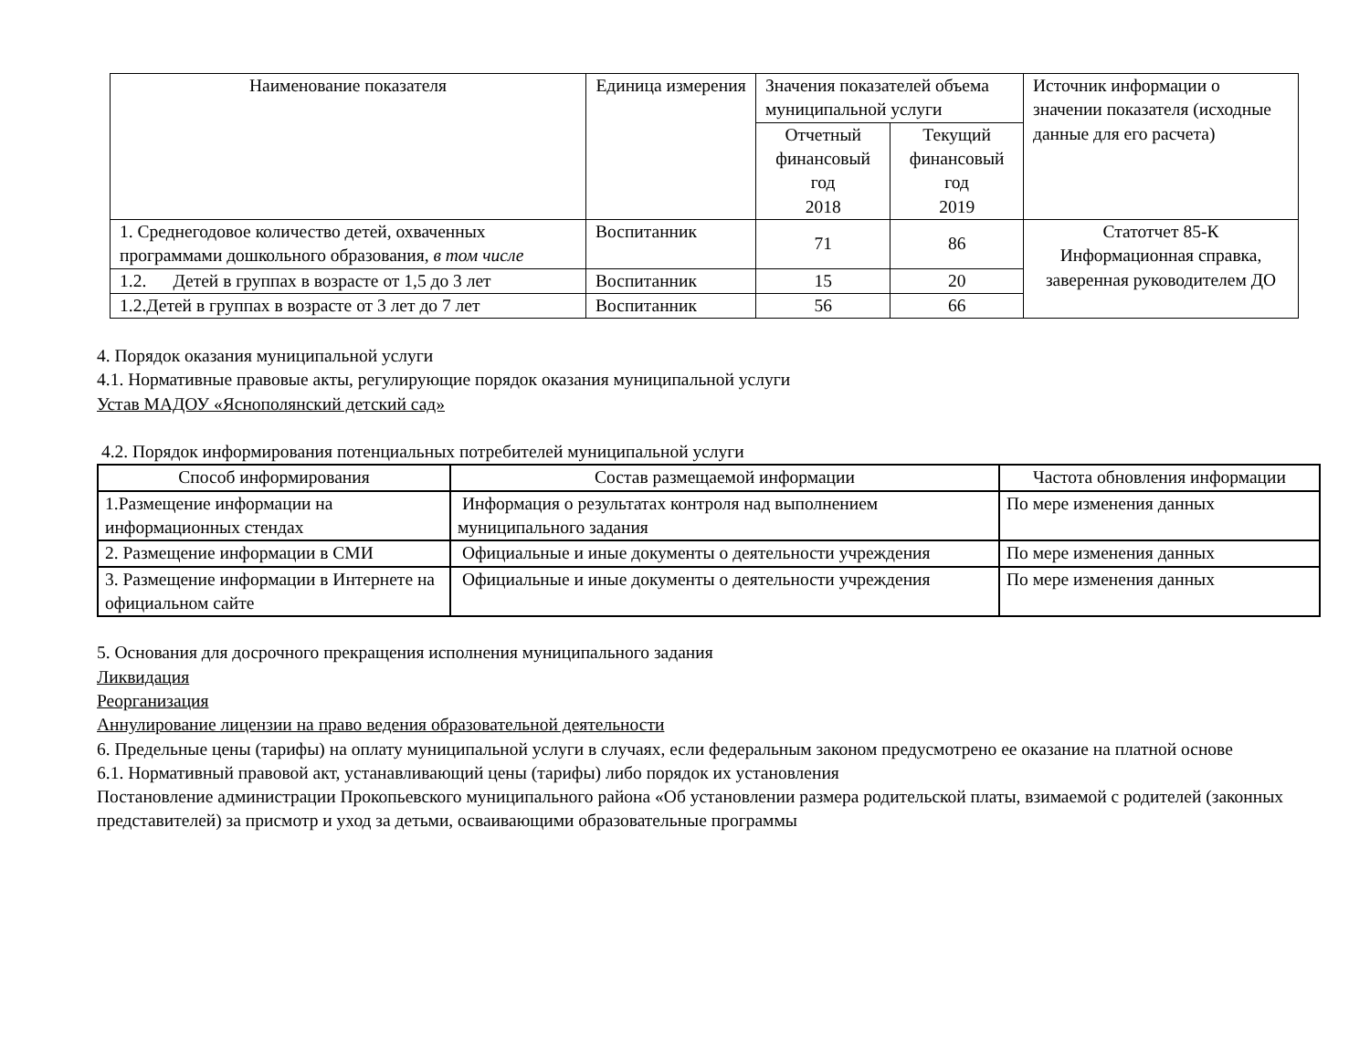| Наименование показателя | Единица измерения | Значения показателей объема муниципальной услуги | | Источник информации о значении показателя (исходные данные для его расчета) |
| --- | --- | --- | --- | --- |
| | | Отчетный финансовый год 2018 | Текущий финансовый год 2019 | |
| 1. Среднегодовое количество детей, охваченных программами дошкольного образования, в том числе | Воспитанник | 71 | 86 | Статотчет 85-К Информационная справка, заверенная руководителем ДО |
| 1.2. Детей в группах в возрасте от 1,5 до 3 лет | Воспитанник | 15 | 20 | |
| 1.2.Детей в группах в возрасте от 3 лет до 7 лет | Воспитанник | 56 | 66 | |
4. Порядок оказания муниципальной услуги
4.1. Нормативные правовые акты, регулирующие порядок оказания муниципальной услуги
Устав МАДОУ «Ясно­полянский детский сад»
4.2. Порядок информирования потенциальных потребителей муниципальной услуги
| Способ информирования | Состав размещаемой информации | Частота обновления информации |
| --- | --- | --- |
| 1.Размещение информации на информационных стендах | Информация о результатах контроля над выполнением муниципального задания | По мере изменения данных |
| 2. Размещение информации в СМИ | Официальные и иные документы о деятельности учреждения | По мере изменения данных |
| 3. Размещение информации в Интернете на официальном сайте | Официальные и иные документы о деятельности учреждения | По мере изменения данных |
5. Основания для досрочного прекращения исполнения муниципального задания
Ликвидация
Реорганизация
Аннулирование лицензии на право ведения образовательной деятельности
6. Предельные цены (тарифы) на оплату муниципальной услуги в случаях, если федеральным законом предусмотрено ее оказание на платной основе
6.1. Нормативный правовой акт, устанавливающий цены (тарифы) либо порядок их установления
Постановление администрации Прокопьевского муниципального района «Об установлении размера родительской платы, взимаемой с родителей (законных представителей) за присмотр и уход за детьми, осваивающими образовательные программы